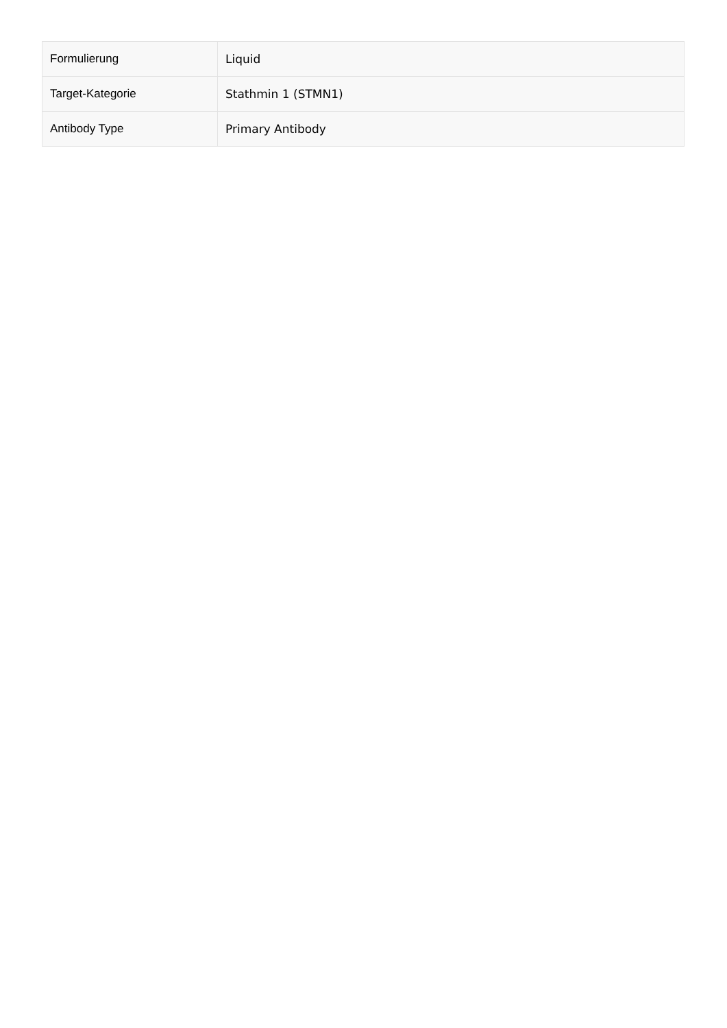| Formulierung | Liquid |
| Target-Kategorie | Stathmin 1 (STMN1) |
| Antibody Type | Primary Antibody |